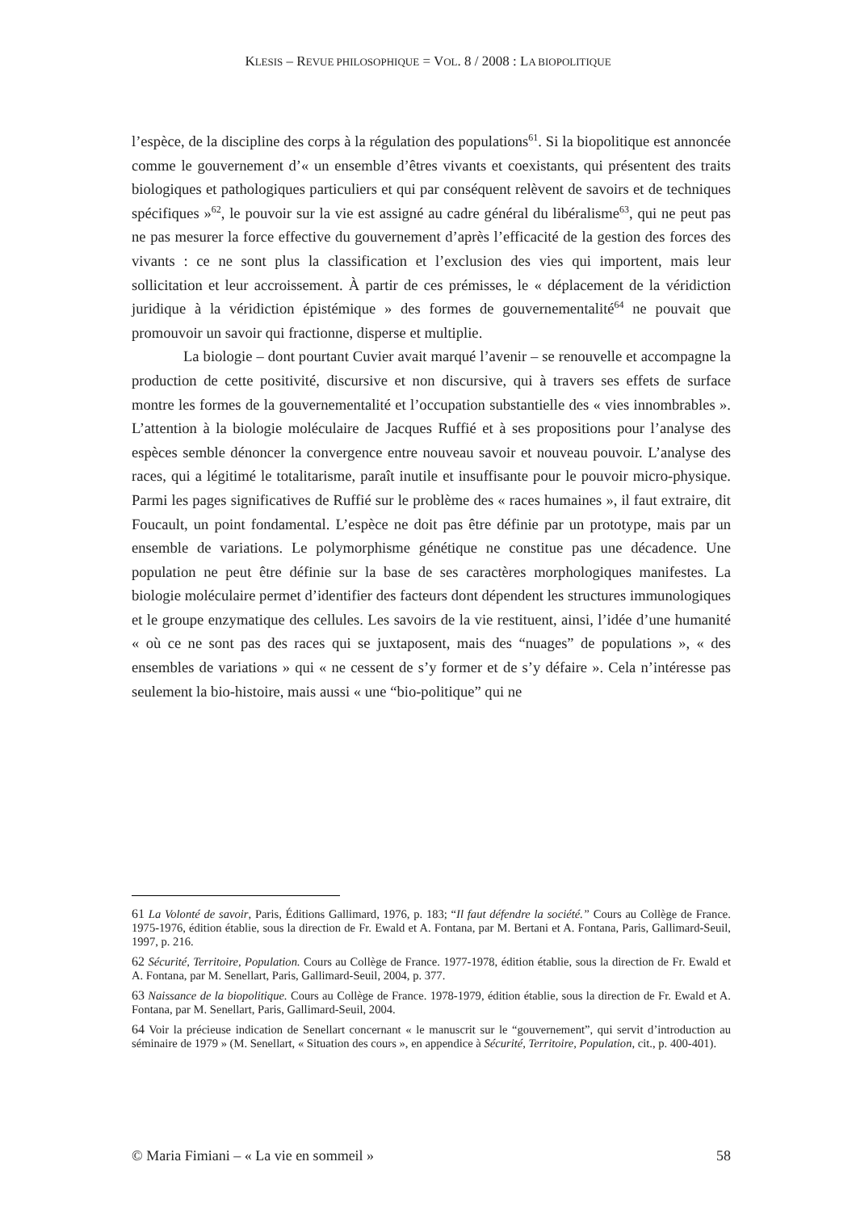KLESIS – REVUE PHILOSOPHIQUE = VOL. 8 / 2008 : LA BIOPOLITIQUE
l’espèce, de la discipline des corps à la régulation des populations<sup>61</sup>. Si la biopolitique est annoncée comme le gouvernement d’« un ensemble d’êtres vivants et coexistants, qui présentent des traits biologiques et pathologiques particuliers et qui par conséquent relèvent de savoirs et de techniques spécifiques »<sup>62</sup>, le pouvoir sur la vie est assigné au cadre général du libéralisme<sup>63</sup>, qui ne peut pas ne pas mesurer la force effective du gouvernement d’après l’efficacité de la gestion des forces des vivants : ce ne sont plus la classification et l’exclusion des vies qui importent, mais leur sollicitation et leur accroissement. À partir de ces prémisses, le « déplacement de la véridiction juridique à la véridiction épistémique » des formes de gouvernementalité<sup>64</sup> ne pouvait que promouvoir un savoir qui fractionne, disperse et multiplie.
La biologie – dont pourtant Cuvier avait marqué l’avenir – se renouvelle et accompagne la production de cette positivité, discursive et non discursive, qui à travers ses effets de surface montre les formes de la gouvernementalité et l’occupation substantielle des « vies innombrables ». L’attention à la biologie moléculaire de Jacques Ruffié et à ses propositions pour l’analyse des espèces semble dénoncer la convergence entre nouveau savoir et nouveau pouvoir. L’analyse des races, qui a légitimé le totalitarisme, paraît inutile et insuffisante pour le pouvoir micro-physique. Parmi les pages significatives de Ruffié sur le problème des « races humaines », il faut extraire, dit Foucault, un point fondamental. L’espèce ne doit pas être définie par un prototype, mais par un ensemble de variations. Le polymorphisme génétique ne constitue pas une décadence. Une population ne peut être définie sur la base de ses caractères morphologiques manifestes. La biologie moléculaire permet d’identifier des facteurs dont dépendent les structures immunologiques et le groupe enzymatique des cellules. Les savoirs de la vie restituent, ainsi, l’idée d’une humanité « où ce ne sont pas des races qui se juxtaposent, mais des “nuages” de populations », « des ensembles de variations » qui « ne cessent de s’y former et de s’y défaire ». Cela n’intéresse pas seulement la bio-histoire, mais aussi « une “bio-politique” qui ne
61 La Volonté de savoir, Paris, Éditions Gallimard, 1976, p. 183; “Il faut défendre la société.” Cours au Collège de France. 1975-1976, édition établie, sous la direction de Fr. Ewald et A. Fontana, par M. Bertani et A. Fontana, Paris, Gallimard-Seuil, 1997, p. 216.
62 Sécurité, Territoire, Population. Cours au Collège de France. 1977-1978, édition établie, sous la direction de Fr. Ewald et A. Fontana, par M. Senellart, Paris, Gallimard-Seuil, 2004, p. 377.
63 Naissance de la biopolitique. Cours au Collège de France. 1978-1979, édition établie, sous la direction de Fr. Ewald et A. Fontana, par M. Senellart, Paris, Gallimard-Seuil, 2004.
64 Voir la précieuse indication de Senellart concernant « le manuscrit sur le “gouvernement”, qui servit d’introduction au séminaire de 1979 » (M. Senellart, « Situation des cours », en appendice à Sécurité, Territoire, Population, cit., p. 400-401).
© Maria Fimiani – « La vie en sommeil » 58